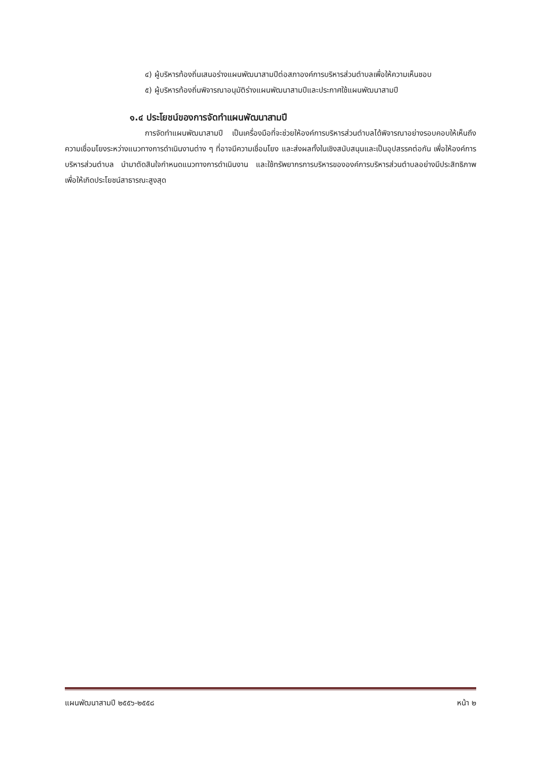๔) ผู้บริหารท้องถิ่นเสนอร่างแผนพัฒนาสามปีต่อสภาองค์การบริหารส่วนตำบลเพื่อให้ความเห็นชอบ
๕) ผู้บริหารท้องถิ่นพิจารณาอนุมัติร่างแผนพัฒนาสามปีและประกาศใช้แผนพัฒนาสามปี
๑.๔ ประโยชน์ของการจัดทำแผนพัฒนาสามปี
การจัดทำแผนพัฒนาสามปี เป็นเครื่องมือที่จะช่วยให้องค์การบริหารส่วนตำบลได้พิจารณาอย่างรอบคอบให้เห็นถึงความเชื่อมโยงระหว่างแนวทางการดำเนินงานต่าง ๆ ที่อาจมีความเชื่อมโยง และส่งผลทั้งในเชิงสนับสนุนและเป็นอุปสรรคต่อกัน เพื่อให้องค์การบริหารส่วนตำบล นำมาตัดสินใจกำหนดแนวทางการดำเนินงาน และใช้ทรัพยากรการบริหารขององค์การบริหารส่วนตำบลอย่างมีประสิทธิภาพเพื่อให้เกิดประโยชน์สาธารณะสูงสุด
แผนพัฒนาสามปี ๒๕๕๖-๒๕๕๘ หน้า ๒